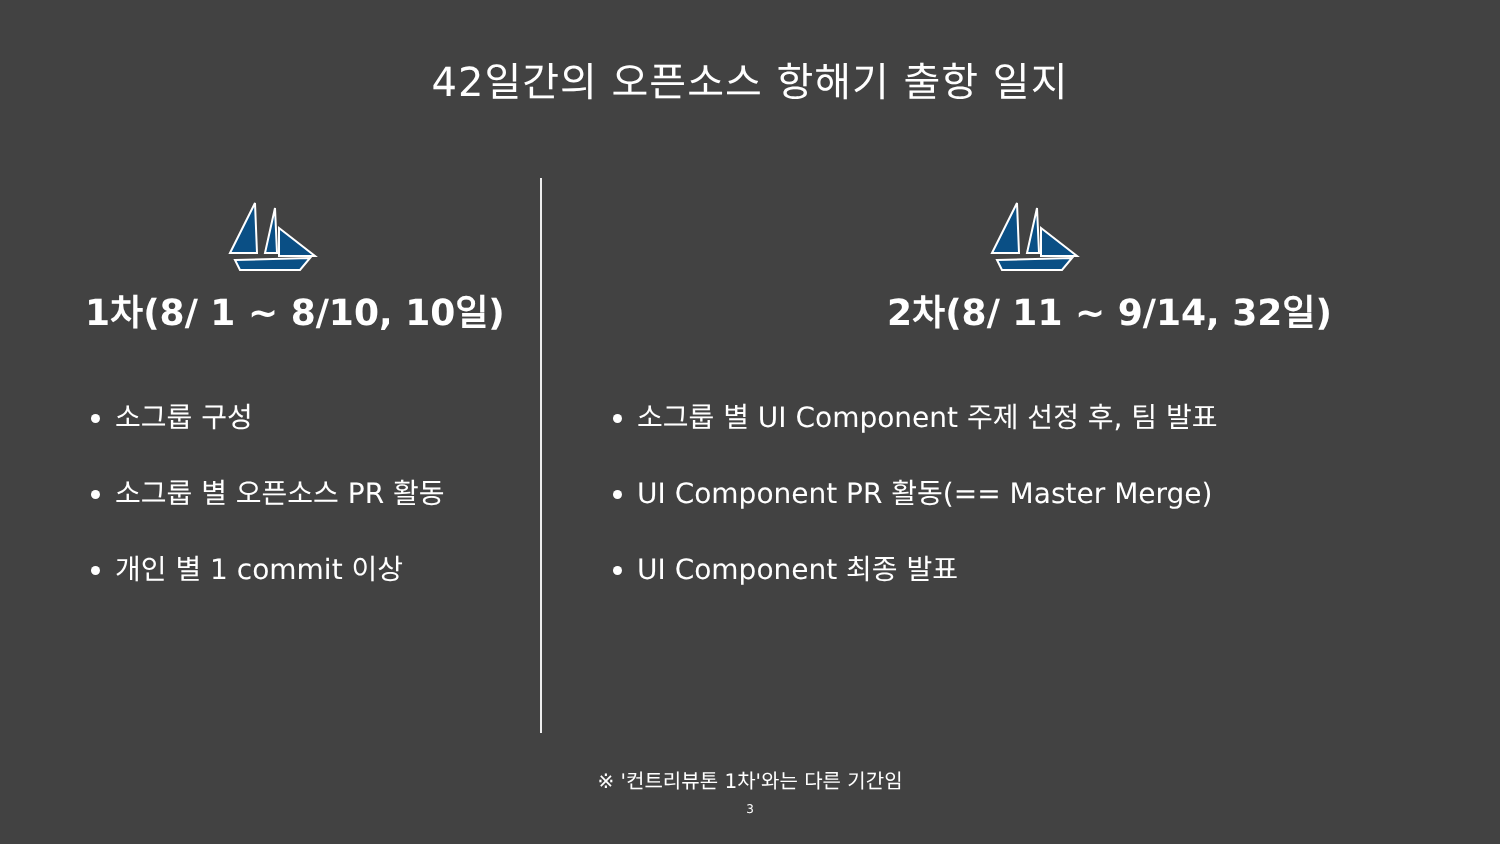42일간의 오픈소스 항해기 출항 일지
1차(8/ 1 ~ 8/10, 10일)
소그룹 구성
소그룹 별 오픈소스 PR 활동
개인 별 1 commit 이상
2차(8/ 11 ~ 9/14, 32일)
소그룹 별 UI Component 주제 선정 후, 팀 발표
UI Component PR 활동(== Master Merge)
UI Component 최종 발표
※ '컨트리뷰톤 1차'와는 다른 기간임
3